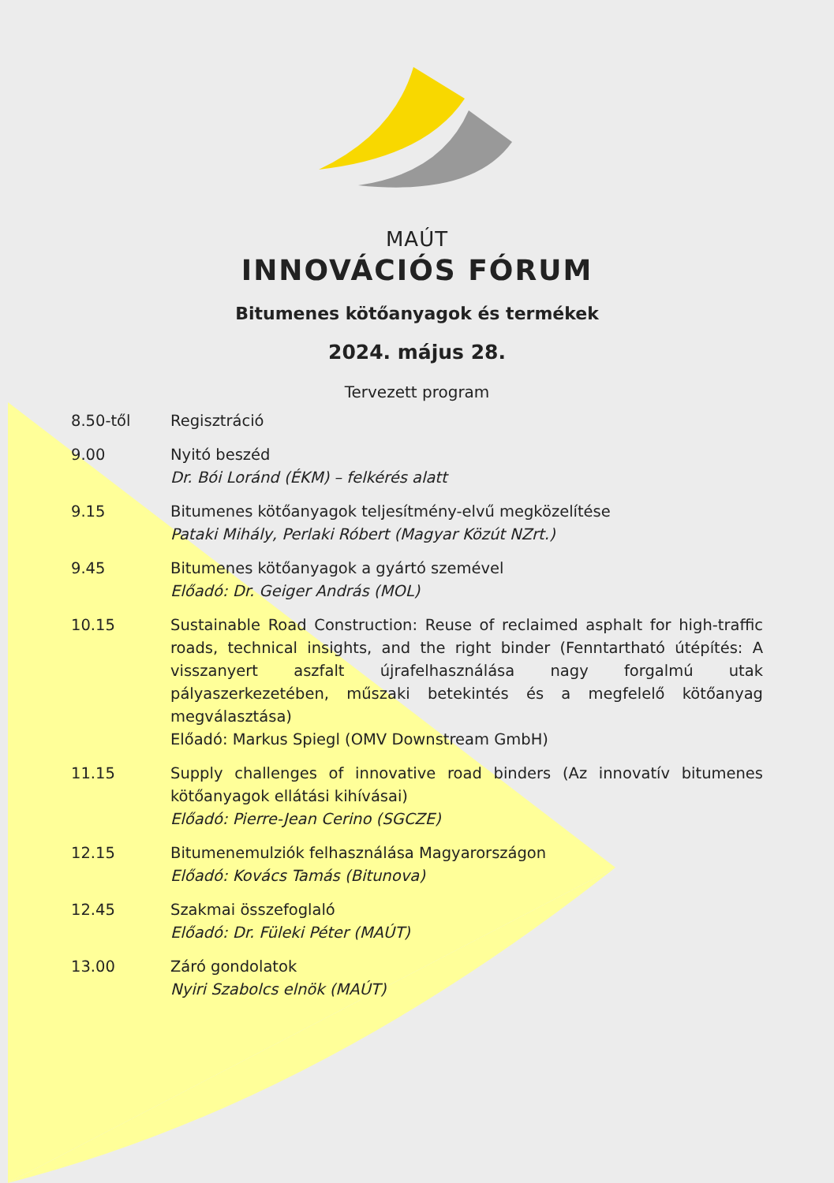MAÚT
INNOVÁCIÓS FÓRUM
Bitumenes kötőanyagok és termékek
2024. május 28.
Tervezett program
| 8.50-től | Regisztráció |
| 9.00 | Nyitó beszéd Dr. Bói Loránd (ÉKM) – felkérés alatt |
| 9.15 | Bitumenes kötőanyagok teljesítmény-elvű megközelítése Pataki Mihály, Perlaki Róbert (Magyar Közút NZrt.) |
| 9.45 | Bitumenes kötőanyagok a gyártó szemével Előadó: Dr. Geiger András (MOL) |
| 10.15 | Sustainable Road Construction: Reuse of reclaimed asphalt for high-traffic roads, technical insights, and the right binder (Fenntartható útépítés: A visszanyert aszfalt újrafelhasználása nagy forgalmú utak pályaszerkezetében, műszaki betekintés és a megfelelő kötőanyag megválasztása) Előadó: Markus Spiegl (OMV Downstream GmbH) |
| 11.15 | Supply challenges of innovative road binders (Az innovatív bitumenes kötőanyagok ellátási kihívásai) Előadó: Pierre-Jean Cerino (SGCZE) |
| 12.15 | Bitumenemulziók felhasználása Magyarországon Előadó: Kovács Tamás (Bitunova) |
| 12.45 | Szakmai összefoglaló Előadó: Dr. Füleki Péter (MAÚT) |
| 13.00 | Záró gondolatok Nyiri Szabolcs elnök (MAÚT) |